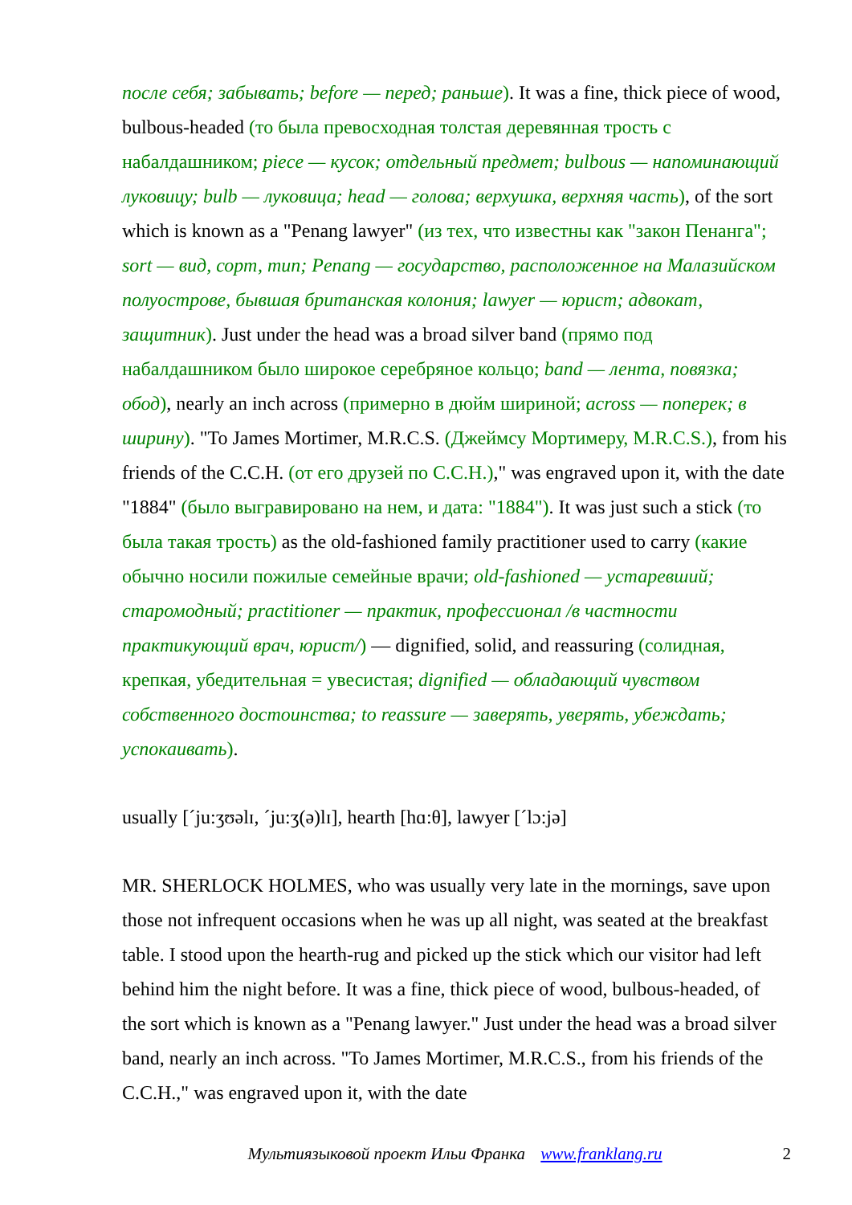после себя; забывать; before — перед; раньше). It was a fine, thick piece of wood, bulbous-headed (то была превосходная толстая деревянная трость с набалдашником; piece — кусок; отдельный предмет; bulbous — напоминающий луковицу; bulb — луковица; head — голова; верхушка, верхняя часть), of the sort which is known as a "Penang lawyer" (из тех, что известны как "закон Пенанга"; sort — вид, сорт, тип; Penang — государство, расположенное на Малазийском полуострове, бывшая британская колония; lawyer — юрист; адвокат, защитник). Just under the head was a broad silver band (прямо под набалдашником было широкое серебряное кольцо; band — лента, повязка; обод), nearly an inch across (примерно в дюйм шириной; across — поперек; в ширину). "To James Mortimer, M.R.C.S. (Джеймсу Мортимеру, M.R.C.S.), from his friends of the C.C.H. (от его друзей по C.C.H.)," was engraved upon it, with the date "1884" (было выгравировано на нем, и дата: "1884"). It was just such a stick (то была такая трость) as the old-fashioned family practitioner used to carry (какие обычно носили пожилые семейные врачи; old-fashioned — устаревший; старомодный; practitioner — практик, профессионал /в частности практикующий врач, юрист/) — dignified, solid, and reassuring (солидная, крепкая, убедительная = увесистая; dignified — обладающий чувством собственного достоинства; to reassure — заверять, уверять, убеждать; успокаивать).
usually [ˊju:ʒʊəlɪ, ˊju:ʒ(ə)lɪ], hearth [hɑ:θ], lawyer [ˊlɔ:jə]
MR. SHERLOCK HOLMES, who was usually very late in the mornings, save upon those not infrequent occasions when he was up all night, was seated at the breakfast table. I stood upon the hearth-rug and picked up the stick which our visitor had left behind him the night before. It was a fine, thick piece of wood, bulbous-headed, of the sort which is known as a "Penang lawyer." Just under the head was a broad silver band, nearly an inch across. "To James Mortimer, M.R.C.S., from his friends of the C.C.H.," was engraved upon it, with the date
Мультиязыковой проект Ильи Франка www.franklang.ru 2